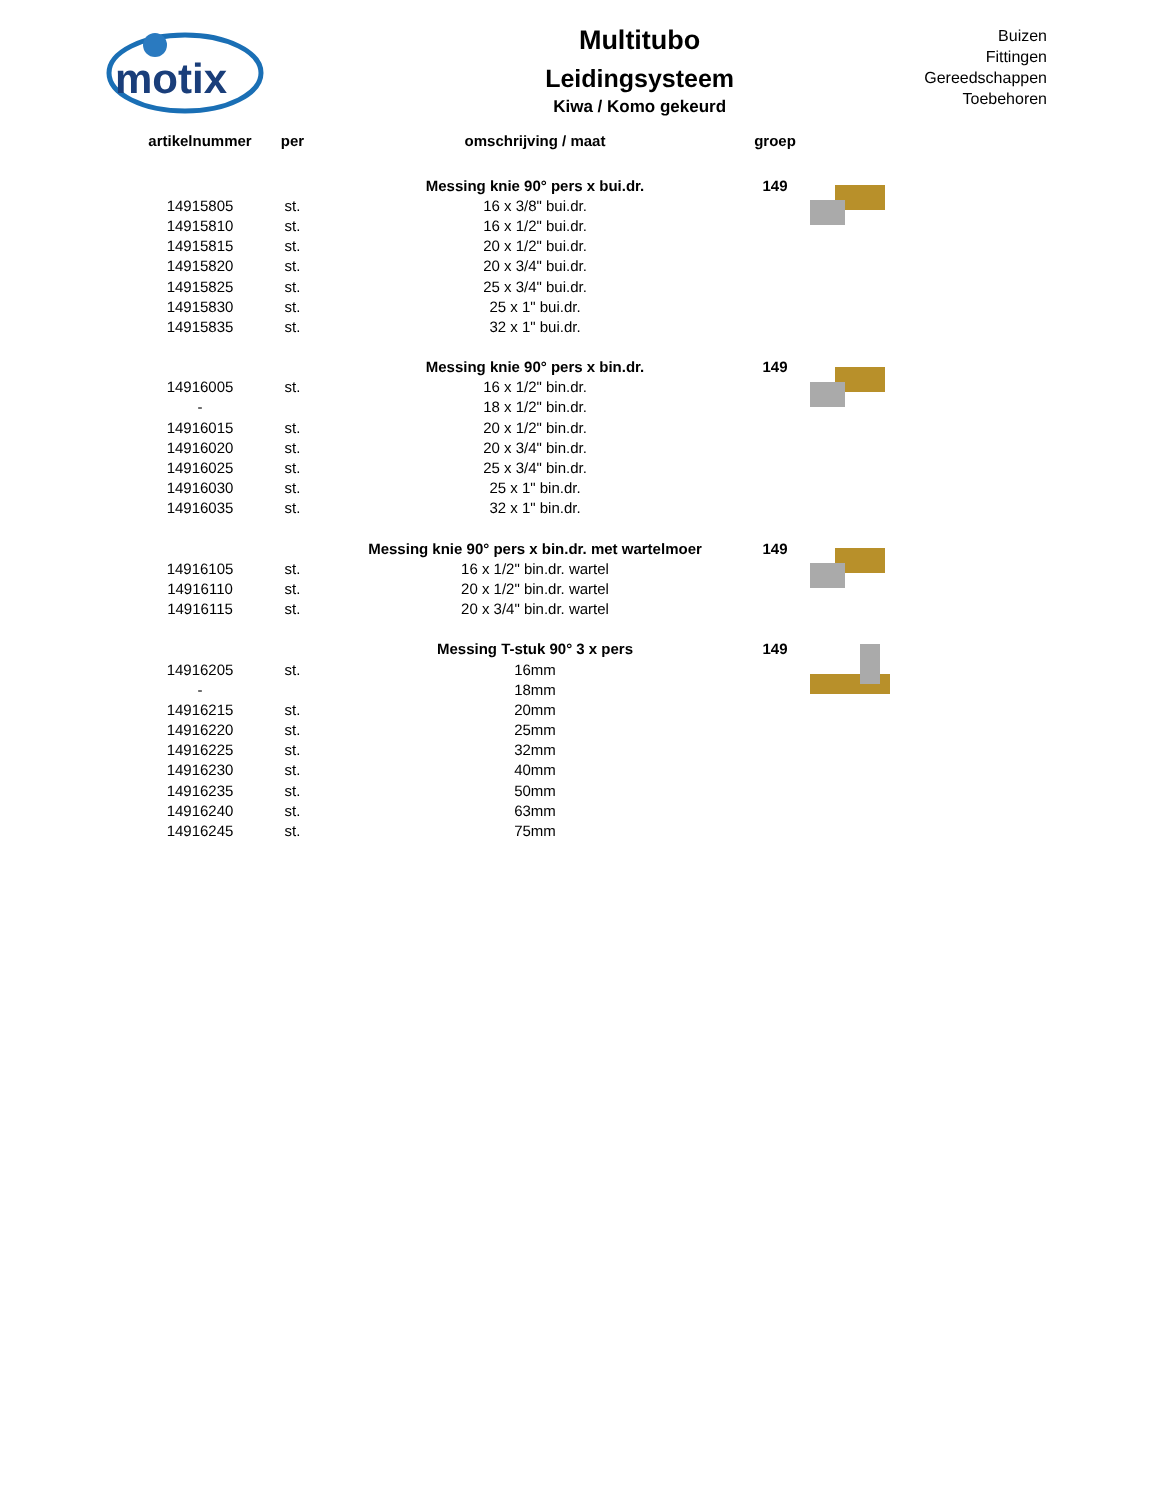motix
Multitubo
Leidingsysteem
Kiwa / Komo gekeurd
Buizen
Fittingen
Gereedschappen
Toebehoren
| artikelnummer | per | omschrijving / maat | groep | |
| --- | --- | --- | --- | --- |
| | | Messing knie 90° pers x bui.dr. | 149 | |
| 14915805 | st. | 16 x 3/8" bui.dr. | | |
| 14915810 | st. | 16 x 1/2" bui.dr. | | |
| 14915815 | st. | 20 x 1/2" bui.dr. | | |
| 14915820 | st. | 20 x 3/4" bui.dr. | | |
| 14915825 | st. | 25 x 3/4" bui.dr. | | |
| 14915830 | st. | 25 x 1" bui.dr. | | |
| 14915835 | st. | 32 x 1" bui.dr. | | |
| | | Messing knie 90° pers x bin.dr. | 149 | |
| 14916005 | st. | 16 x 1/2" bin.dr. | | |
| - | | 18 x 1/2" bin.dr. | | |
| 14916015 | st. | 20 x 1/2" bin.dr. | | |
| 14916020 | st. | 20 x 3/4" bin.dr. | | |
| 14916025 | st. | 25 x 3/4" bin.dr. | | |
| 14916030 | st. | 25 x 1" bin.dr. | | |
| 14916035 | st. | 32 x 1" bin.dr. | | |
| | | Messing knie 90° pers x bin.dr. met wartelmoer | 149 | |
| 14916105 | st. | 16 x 1/2" bin.dr. wartel | | |
| 14916110 | st. | 20 x 1/2" bin.dr. wartel | | |
| 14916115 | st. | 20 x 3/4" bin.dr. wartel | | |
| | | Messing T-stuk 90° 3 x pers | 149 | |
| 14916205 | st. | 16mm | | |
| - | | 18mm | | |
| 14916215 | st. | 20mm | | |
| 14916220 | st. | 25mm | | |
| 14916225 | st. | 32mm | | |
| 14916230 | st. | 40mm | | |
| 14916235 | st. | 50mm | | |
| 14916240 | st. | 63mm | | |
| 14916245 | st. | 75mm | | |